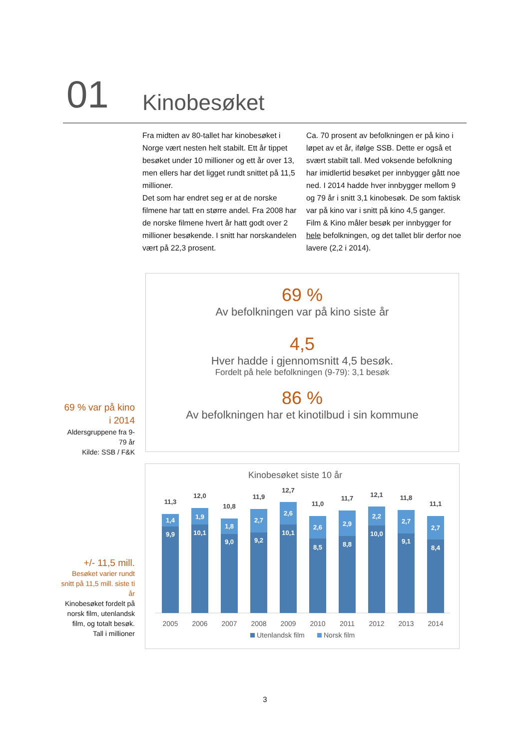01 Kinobesøket
Fra midten av 80-tallet har kinobesøket i Norge vært nesten helt stabilt. Ett år tippet besøket under 10 millioner og ett år over 13, men ellers har det ligget rundt snittet på 11,5 millioner.
Det som har endret seg er at de norske filmene har tatt en større andel. Fra 2008 har de norske filmene hvert år hatt godt over 2 millioner besøkende. I snitt har norskandelen vært på 22,3 prosent.
Ca. 70 prosent av befolkningen er på kino i løpet av et år, ifølge SSB. Dette er også et svært stabilt tall. Med voksende befolkning har imidlertid besøket per innbygger gått noe ned. I 2014 hadde hver innbygger mellom 9 og 79 år i snitt 3,1 kinobesøk. De som faktisk var på kino var i snitt på kino 4,5 ganger.
Film & Kino måler besøk per innbygger for hele befolkningen, og det tallet blir derfor noe lavere (2,2 i 2014).
69 %
Av befolkningen var på kino siste år
4,5
Hver hadde i gjennomsnitt 4,5 besøk.
Fordelt på hele befolkningen (9-79): 3,1 besøk
86 %
Av befolkningen har et kinotilbud i sin kommune
69 % var på kino i 2014
Aldersgruppene fra 9-79 år
Kilde: SSB / F&K
+/- 11,5 mill.
Besøket varier rundt snitt på 11,5 mill. siste ti år
Kinobesøket fordelt på norsk film, utenlandsk film, og totalt besøk.
Tall i millioner
Kinobesøket siste 10 år
11,3
1,4
9,9
12,0
1,9
10,1
10,8
1,8
9,0
11,9
2,7
9,2
12,7
2,6
10,1
11,0
2,6
8,5
11,7
2,9
8,8
12,1
2,2
10,0
11,8
2,7
9,1
11,1
2,7
8,4
2005
2006
2007
2008
2009
2010
2011
2012
2013
2014
Utenlandsk film
Norsk film
3